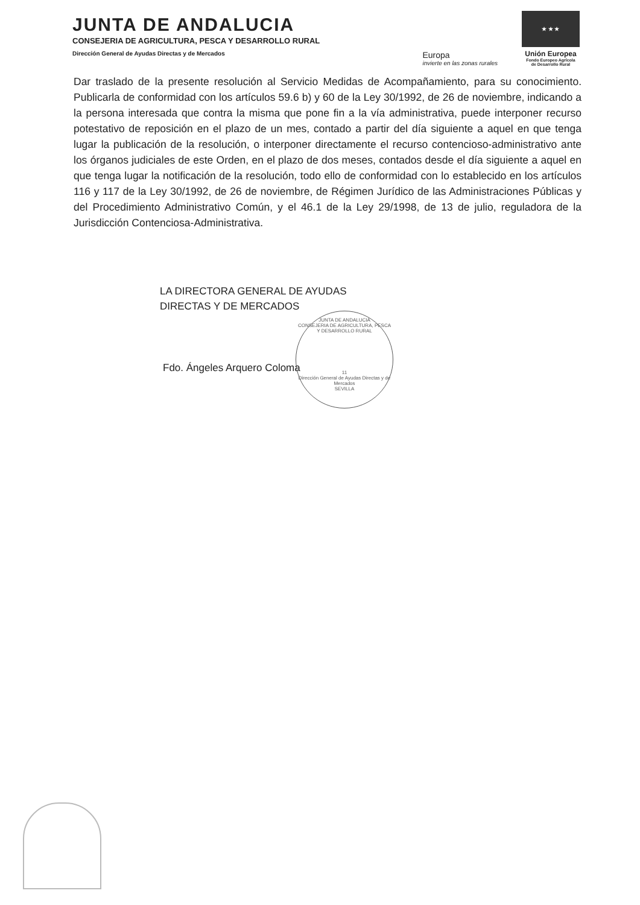JUNTA DE ANDALUCIA
CONSEJERIA DE AGRICULTURA, PESCA Y DESARROLLO RURAL
Dirección General de Ayudas Directas y de Mercados
Europa
invierte en las zonas rurales
★ ★ ★
Unión Europea
Fondo Europeo Agrícola
de Desarrollo Rural
Dar traslado de la presente resolución al Servicio Medidas de Acompañamiento, para su conocimiento. Publicarla de conformidad con los artículos 59.6 b) y 60 de la Ley 30/1992, de 26 de noviembre, indicando a la persona interesada que contra la misma que pone fin a la vía administrativa, puede interponer recurso potestativo de reposición en el plazo de un mes, contado a partir del día siguiente a aquel en que tenga lugar la publicación de la resolución, o interponer directamente el recurso contencioso-administrativo ante los órganos judiciales de este Orden, en el plazo de dos meses, contados desde el día siguiente a aquel en que tenga lugar la notificación de la resolución, todo ello de conformidad con lo establecido en los artículos 116 y 117 de la Ley 30/1992, de 26 de noviembre, de Régimen Jurídico de las Administraciones Públicas y del Procedimiento Administrativo Común, y el 46.1 de la Ley 29/1998, de 13 de julio, reguladora de la Jurisdicción Contenciosa-Administrativa.
LA DIRECTORA GENERAL DE AYUDAS
DIRECTAS Y DE MERCADOS
Fdo. Ángeles Arquero Coloma
JUNTA DE ANDALUCIA
CONSEJERIA DE AGRICULTURA, PESCA Y DESARROLLO RURAL
11
Dirección General de Ayudas Directas y de Mercados
SEVILLA